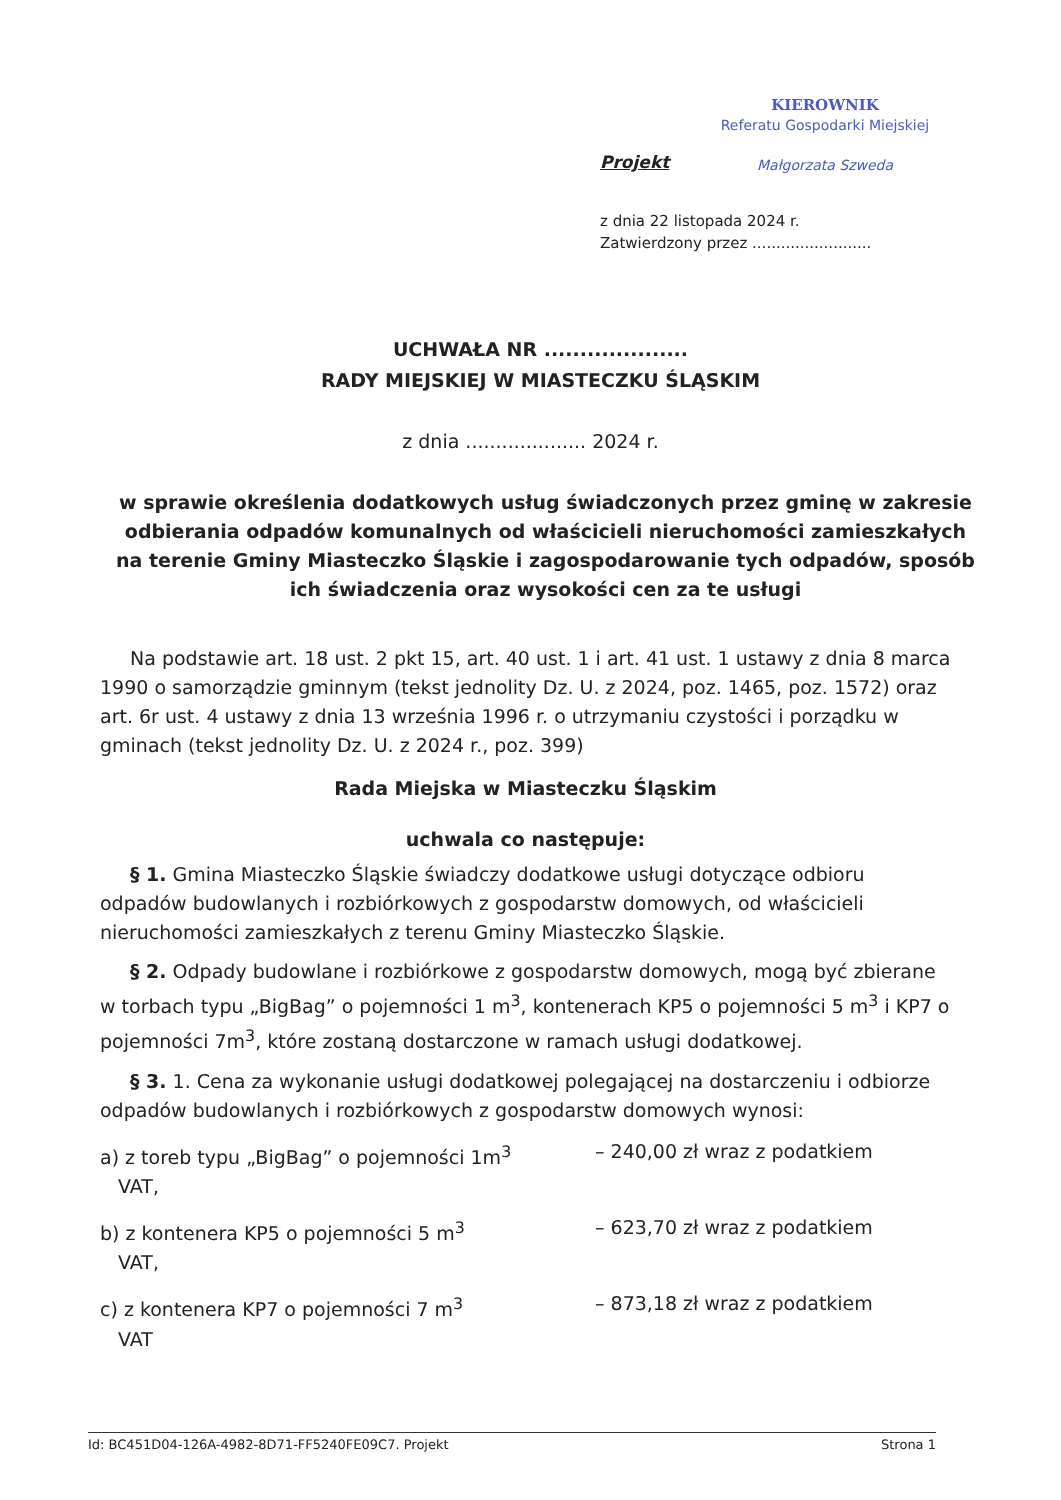KIEROWNIK
Referatu Gospodarki Miejskiej
Małgorzata Szweda
Projekt
z dnia 22 listopada 2024 r.
Zatwierdzony przez .........................
UCHWAŁA NR ....................
RADY MIEJSKIEJ W MIASTECZKU ŚLĄSKIM
z dnia .................... 2024 r.
w sprawie określenia dodatkowych usług świadczonych przez gminę w zakresie odbierania odpadów komunalnych od właścicieli nieruchomości zamieszkałych na terenie Gminy Miasteczko Śląskie i zagospodarowanie tych odpadów, sposób ich świadczenia oraz wysokości cen za te usługi
Na podstawie art. 18 ust. 2 pkt 15, art. 40 ust. 1 i art. 41 ust. 1 ustawy z dnia 8 marca 1990 o samorządzie gminnym (tekst jednolity Dz. U. z 2024, poz. 1465, poz. 1572) oraz art. 6r ust. 4 ustawy z dnia 13 września 1996 r. o utrzymaniu czystości i porządku w gminach (tekst jednolity Dz. U. z 2024 r., poz. 399)
Rada Miejska w Miasteczku Śląskim
uchwala co następuje:
§ 1. Gmina Miasteczko Śląskie świadczy dodatkowe usługi dotyczące odbioru odpadów budowlanych i rozbiórkowych z gospodarstw domowych, od właścicieli nieruchomości zamieszkałych z terenu Gminy Miasteczko Śląskie.
§ 2. Odpady budowlane i rozbiórkowe z gospodarstw domowych, mogą być zbierane w torbach typu „BigBag” o pojemności 1 m<sup>3</sup>, kontenerach KP5 o pojemności 5 m<sup>3</sup> i KP7 o pojemności 7m<sup>3</sup>, które zostaną dostarczone w ramach usługi dodatkowej.
§ 3. 1. Cena za wykonanie usługi dodatkowej polegającej na dostarczeniu i odbiorze odpadów budowlanych i rozbiórkowych z gospodarstw domowych wynosi:
a) z toreb typu „BigBag” o pojemności 1m<sup>3</sup> – 240,00 zł wraz z podatkiem
VAT,
b) z kontenera KP5 o pojemności 5 m<sup>3</sup> – 623,70 zł wraz z podatkiem
VAT,
c) z kontenera KP7 o pojemności 7 m<sup>3</sup> – 873,18 zł wraz z podatkiem
VAT
Id: BC451D04-126A-4982-8D71-FF5240FE09C7. Projekt Strona 1